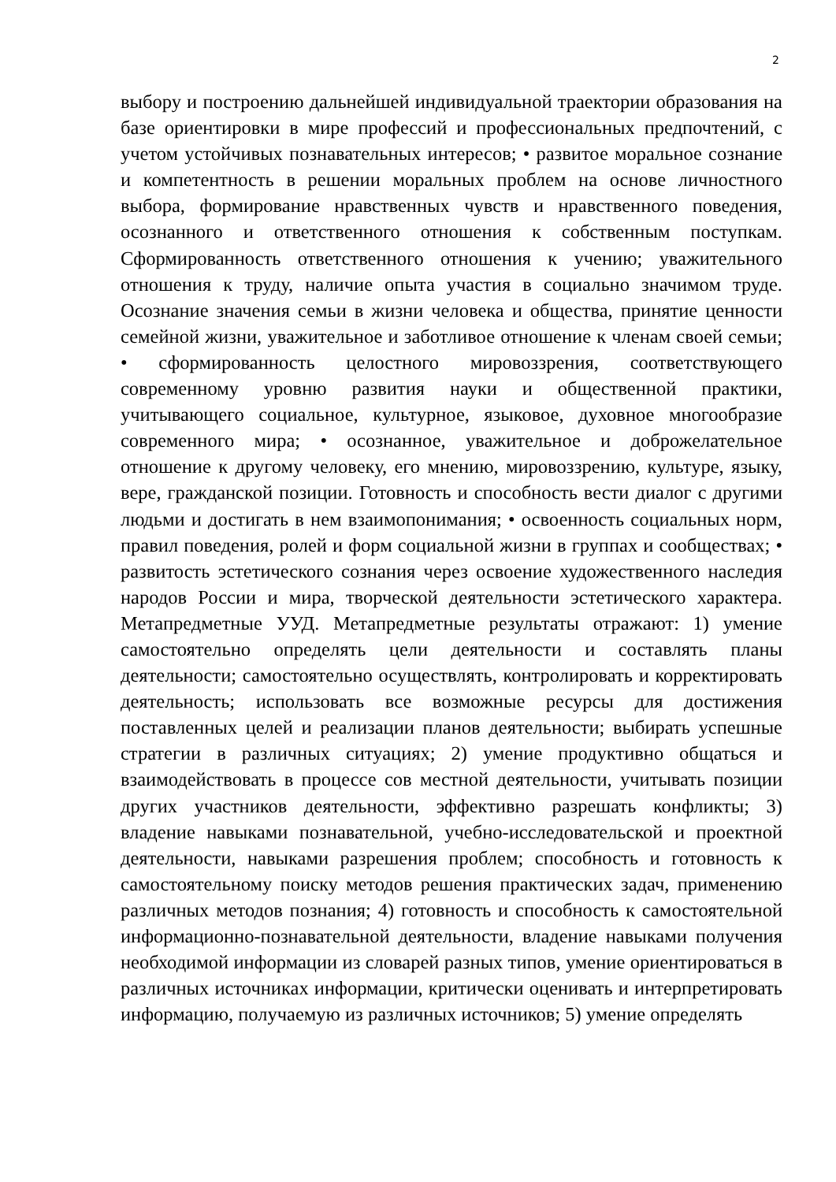2
выбору и построению дальнейшей индивидуальной траектории образования на базе ориентировки в мире профессий и профессиональных предпочтений, с учетом устойчивых познавательных интересов; • развитое моральное сознание и компетентность в решении моральных проблем на основе личностного выбора, формирование нравственных чувств и нравственного поведения, осознанного и ответственного отношения к собственным поступкам. Сформированность ответственного отношения к учению; уважительного отношения к труду, наличие опыта участия в социально значимом труде. Осознание значения семьи в жизни человека и общества, принятие ценности семейной жизни, уважительное и заботливое отношение к членам своей семьи; • сформированность целостного мировоззрения, соответствующего современному уровню развития науки и общественной практики, учитывающего социальное, культурное, языковое, духовное многообразие современного мира; • осознанное, уважительное и доброжелательное отношение к другому человеку, его мнению, мировоззрению, культуре, языку, вере, гражданской позиции. Готовность и способность вести диалог с другими людьми и достигать в нем взаимопонимания; • освоенность социальных норм, правил поведения, ролей и форм социальной жизни в группах и сообществах; • развитость эстетического сознания через освоение художественного наследия народов России и мира, творческой деятельности эстетического характера. Метапредметные УУД. Метапредметные результаты отражают: 1) умение самостоятельно определять цели деятельности и составлять планы деятельности; самостоятельно осуществлять, контролировать и корректировать деятельность; использовать все возможные ресурсы для достижения поставленных целей и реализации планов деятельности; выбирать успешные стратегии в различных ситуациях; 2) умение продуктивно общаться и взаимодействовать в процессе сов местной деятельности, учитывать позиции других участников деятельности, эффективно разрешать конфликты; 3) владение навыками познавательной, учебно-исследовательской и проектной деятельности, навыками разрешения проблем; способность и готовность к самостоятельному поиску методов решения практических задач, применению различных методов познания; 4) готовность и способность к самостоятельной информационно-познавательной деятельности, владение навыками получения необходимой информации из словарей разных типов, умение ориентироваться в различных источниках информации, критически оценивать и интерпретировать информацию, получаемую из различных источников; 5) умение определять